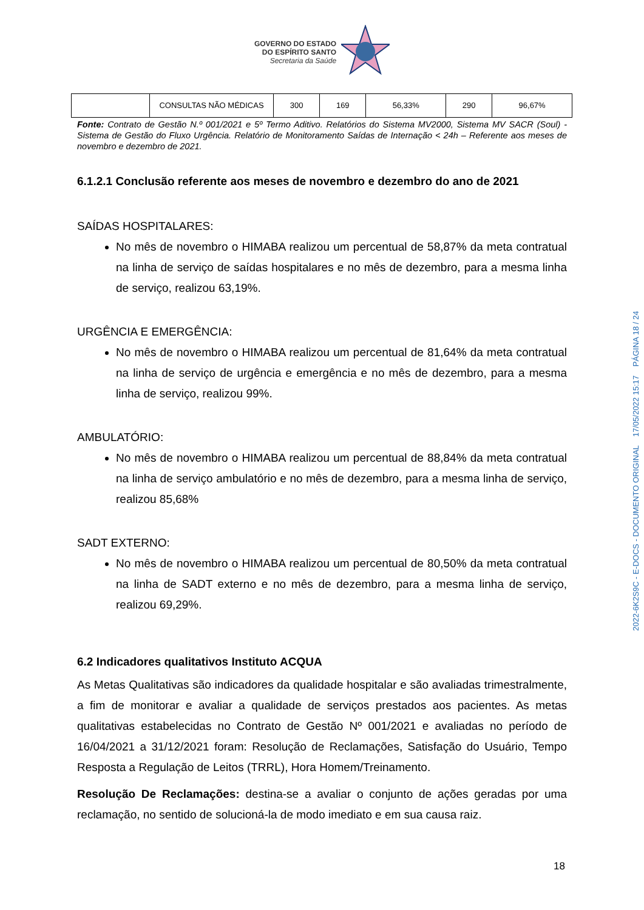GOVERNO DO ESTADO
DO ESPÍRITO SANTO
Secretaria da Saúde
| | CONSULTAS NÃO MÉDICAS | 300 | 169 | 56,33% | 290 | 96,67% |
Fonte: Contrato de Gestão N.º 001/2021 e 5º Termo Aditivo. Relatórios do Sistema MV2000, Sistema MV SACR (Soul) - Sistema de Gestão do Fluxo Urgência. Relatório de Monitoramento Saídas de Internação < 24h – Referente aos meses de novembro e dezembro de 2021.
6.1.2.1 Conclusão referente aos meses de novembro e dezembro do ano de 2021
SAÍDAS HOSPITALARES:
No mês de novembro o HIMABA realizou um percentual de 58,87% da meta contratual na linha de serviço de saídas hospitalares e no mês de dezembro, para a mesma linha de serviço, realizou 63,19%.
URGÊNCIA E EMERGÊNCIA:
No mês de novembro o HIMABA realizou um percentual de 81,64% da meta contratual na linha de serviço de urgência e emergência e no mês de dezembro, para a mesma linha de serviço, realizou 99%.
AMBULATÓRIO:
No mês de novembro o HIMABA realizou um percentual de 88,84% da meta contratual na linha de serviço ambulatório e no mês de dezembro, para a mesma linha de serviço, realizou 85,68%
SADT EXTERNO:
No mês de novembro o HIMABA realizou um percentual de 80,50% da meta contratual na linha de SADT externo e no mês de dezembro, para a mesma linha de serviço, realizou 69,29%.
6.2 Indicadores qualitativos Instituto ACQUA
As Metas Qualitativas são indicadores da qualidade hospitalar e são avaliadas trimestralmente, a fim de monitorar e avaliar a qualidade de serviços prestados aos pacientes. As metas qualitativas estabelecidas no Contrato de Gestão Nº 001/2021 e avaliadas no período de 16/04/2021 a 31/12/2021 foram: Resolução de Reclamações, Satisfação do Usuário, Tempo Resposta a Regulação de Leitos (TRRL), Hora Homem/Treinamento.
Resolução De Reclamações: destina-se a avaliar o conjunto de ações geradas por uma reclamação, no sentido de solucioná-la de modo imediato e em sua causa raiz.
18
2022-6K2S9C - E-DOCS - DOCUMENTO ORIGINAL 17/05/2022 15:17 PÁGINA 18 / 24